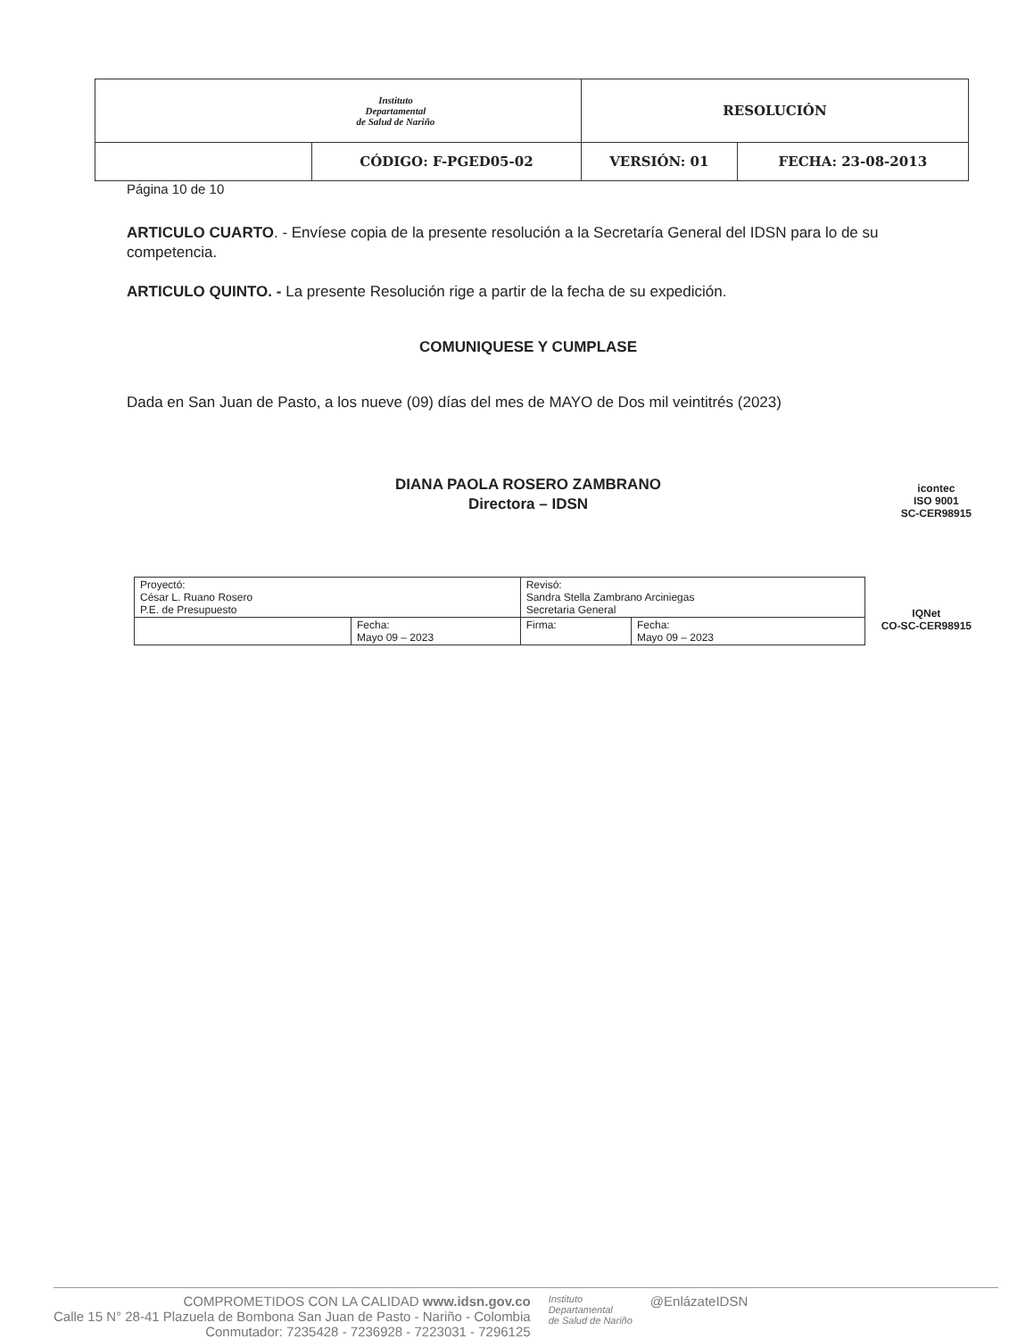| Instituto Departamental de Salud de Nariño | | RESOLUCIÓN | |
| | CÓDIGO: F-PGED05-02 | VERSIÓN: 01 | FECHA: 23-08-2013 |
Página 10 de 10
ARTICULO CUARTO. - Envíese copia de la presente resolución a la Secretaría General del IDSN para lo de su competencia.
ARTICULO QUINTO. - La presente Resolución rige a partir de la fecha de su expedición.
COMUNIQUESE Y CUMPLASE
Dada en San Juan de Pasto, a los nueve (09) días del mes de MAYO de Dos mil veintitrés (2023)
DIANA PAOLA ROSERO ZAMBRANO
Directora – IDSN
icontec
ISO 9001
SC-CER98915
| Proyectó: César L. Ruano Rosero P.E. de Presupuesto | | Revisó: Sandra Stella Zambrano Arciniegas Secretaria General | |
| | Fecha: Mayo 09 – 2023 | Firma: | Fecha: Mayo 09 – 2023 |
IQNet
CO-SC-CER98915
COMPROMETIDOS CON LA CALIDAD www.idsn.gov.co
Calle 15 N° 28-41 Plazuela de Bombona San Juan de Pasto - Nariño - Colombia
Conmutador: 7235428 - 7236928 - 7223031 - 7296125
Instituto
Departamental
de Salud de Nariño
@EnlázateIDSN